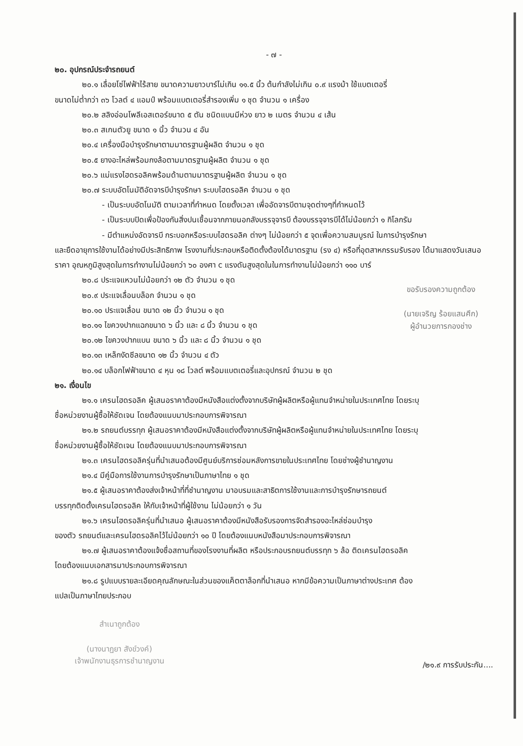- ๗ -
๒๐. อุปกรณ์ประจำรถยนต์
๒๐.๑ เลื่อยโซ่ไฟฟ้าไร้สาย ขนาดความยาวบาร์ไม่เกิน ๑๑.๕ นิ้ว ต้นกำลังไม่เกิน ๐.๙ แรงม้า ใช้แบตเตอรี่
ขนาดไม่ต่ำกว่า ๓๖ โวลต์ ๔ แอมป์ พร้อมแบตเตอรี่สำรองเพิ่ม ๑ ชุด จำนวน ๑ เครื่อง
๒๐.๒ สลิงอ่อนโพลีเอสเตอร์ขนาด ๕ ตัน ชนิดแบนมีห่วง ยาว ๒ เมตร จำนวน ๔ เส้น
๒๐.๓ สเกนตัวยู ขนาด ๑ นิ้ว จำนวน ๔ อัน
๒๐.๔ เครื่องมือบำรุงรักษาตามมาตรฐานผู้ผลิต จำนวน ๑ ชุด
๒๐.๕ ยางอะไหล่พร้อมกงล้อตามมาตรฐานผู้ผลิต จำนวน ๑ ชุด
๒๐.๖ แม่แรงไฮดรอลิคพร้อมด้ามตามมาตรฐานผู้ผลิต จำนวน ๑ ชุด
๒๐.๗ ระบบอัตโนมัติอัดจารบีบำรุงรักษา ระบบไฮดรอลิค จำนวน ๑ ชุด
- เป็นระบบอัตโนมัติ ตามเวลาที่กำหนด โดยตั้งเวลา เพื่ออัดจารบีตามจุดต่างๆที่กำหนดไว้
- เป็นระบบปิดเพื่อป้องกันสิ่งปนเชื้อนจากภายนอกลังบรรจุจารบี ต้องบรรจุจารบีได้ไม่น้อยกว่า ๑ กิโลกรัม
- มีตำแหน่งอัดจารบี กระบอกหรือระบบไฮดรอลิค ต่างๆ ไม่น้อยกว่า ๕ จุดเพื่อความสมบูรณ์ ในการบำรุงรักษา
และยืดอายุการใช้งานได้อย่างมีประสิทธิภาพ โรงงานที่ประกอบหรือติดตั้งต้องได้มาตรฐาน (รง ๔) หรือที่อุตสาหกรรมรับรอง ได้มาแสดงวันเสนอราคา อุณหภูมิสูงสุดในการทำงานไม่น้อยกว่า ๖๐ องศา c แรงดันสูงสุดในในการทำงานไม่น้อยกว่า ๑๑๐ บาร์
๒๐.๘ ประแจแหวนไม่น้อยกว่า ๑๒ ตัว จำนวน ๑ ชุด
๒๐.๙ ประแจเลื่อนบล็อก จำนวน ๑ ชุด
๒๐.๑๐ ประแจเลื่อน ขนาด ๑๒ นิ้ว จำนวน ๑ ชุด
๒๐.๑๑ ไขควงปากแฉกขนาด ๖ นิ้ว และ ๘ นิ้ว จำนวน ๑ ชุด
๒๐.๑๒ ไขควงปากแบน ขนาด ๖ นิ้ว และ ๘ นิ้ว จำนวน ๑ ชุด
๒๐.๑๓ เหล็กงัดซีลขนาด ๑๒ นิ้ว จำนวน ๔ ตัว
ขอรับรองความถูกต้อง
(นายเจริญ ร้อยแสนศึก)
ผู้อำนวยการกองช่าง
๒๐.๑๔ บล็อกไฟฟ้าขนาด ๔ หุน ๑๘ โวลต์ พร้อมแบตเตอรี่และอุปกรณ์ จำนวน ๒ ชุด
๒๑. เงื่อนไข
๒๑.๑ เครนไฮดรอลิค ผู้เสนอราคาต้องมีหนังสือแต่งตั้งจากบริษัทผู้ผลิตหรือผู้แทนจำหน่ายในประเทศไทย โดยระบุ
ชื่อหน่วยงานผู้ซื้อให้ชัดเจน โดยต้องแนบมาประกอบการพิจารณา
๒๑.๒ รถยนต์บรรทุก ผู้เสนอราคาต้องมีหนังสือแต่งตั้งจากบริษัทผู้ผลิตหรือผู้แทนจำหน่ายในประเทศไทย โดยระบุ
ชื่อหน่วยงานผู้ซื้อให้ชัดเจน โดยต้องแนบมาประกอบการพิจารณา
๒๑.๓ เครนไฮดรอลิครุ่นที่นำเสนอต้องมีศูนย์บริการซ่อมหลังการขายในประเทศไทย โดยช่างผู้ชำนาญงาน
๒๑.๔ มีคู่มือการใช้งานการบำรุงรักษาเป็นภาษาไทย ๑ ชุด
๒๑.๕ ผู้เสนอราคาต้องส่งเจ้าหน้าที่ที่ชำนาญงาน มาอบรมและสาธิตการใช้งานและการบำรุงรักษารถยนต์
บรรทุกติดตั้งเครนไฮดรอลิค ให้กับเจ้าหน้าที่ผู้ใช้งาน ไม่น้อยกว่า ๑ วัน
๒๑.๖ เครนไฮดรอลิครุ่นที่นำเสนอ ผู้เสนอราคาต้องมีหนังสือรับรองการจัดสำรองอะไหล่ซ่อมบำรุง
ของตัว รถยนต์และเครนไฮดรอลิคไว้ไม่น้อยกว่า ๑๐ ปี โดยต้องแนบหนังสือมาประกอบการพิจารณา
๒๑.๗ ผู้เสนอราคาต้องแจ้งชื่อสถานที่ของโรงงานที่ผลิต หรือประกอบรถยนต์บรรทุก ๖ ล้อ ติดเครนไฮดรอลิค
โดยต้องแนบเอกสารมาประกอบการพิจารณา
๒๑.๘ รูปแบบรายละเอียดคุณลักษณะในส่วนของแค็ตตาล็อกที่นำเสนอ หากมีข้อความเป็นภาษาต่างประเทศ ต้อง
แปลเป็นภาษาไทยประกอบ
สำเนาถูกต้อง
(นางนาฏยา สังข์วงค์)
เจ้าพนักงานธุรการชำนาญงาน
/๒๑.๙ การรับประกัน....